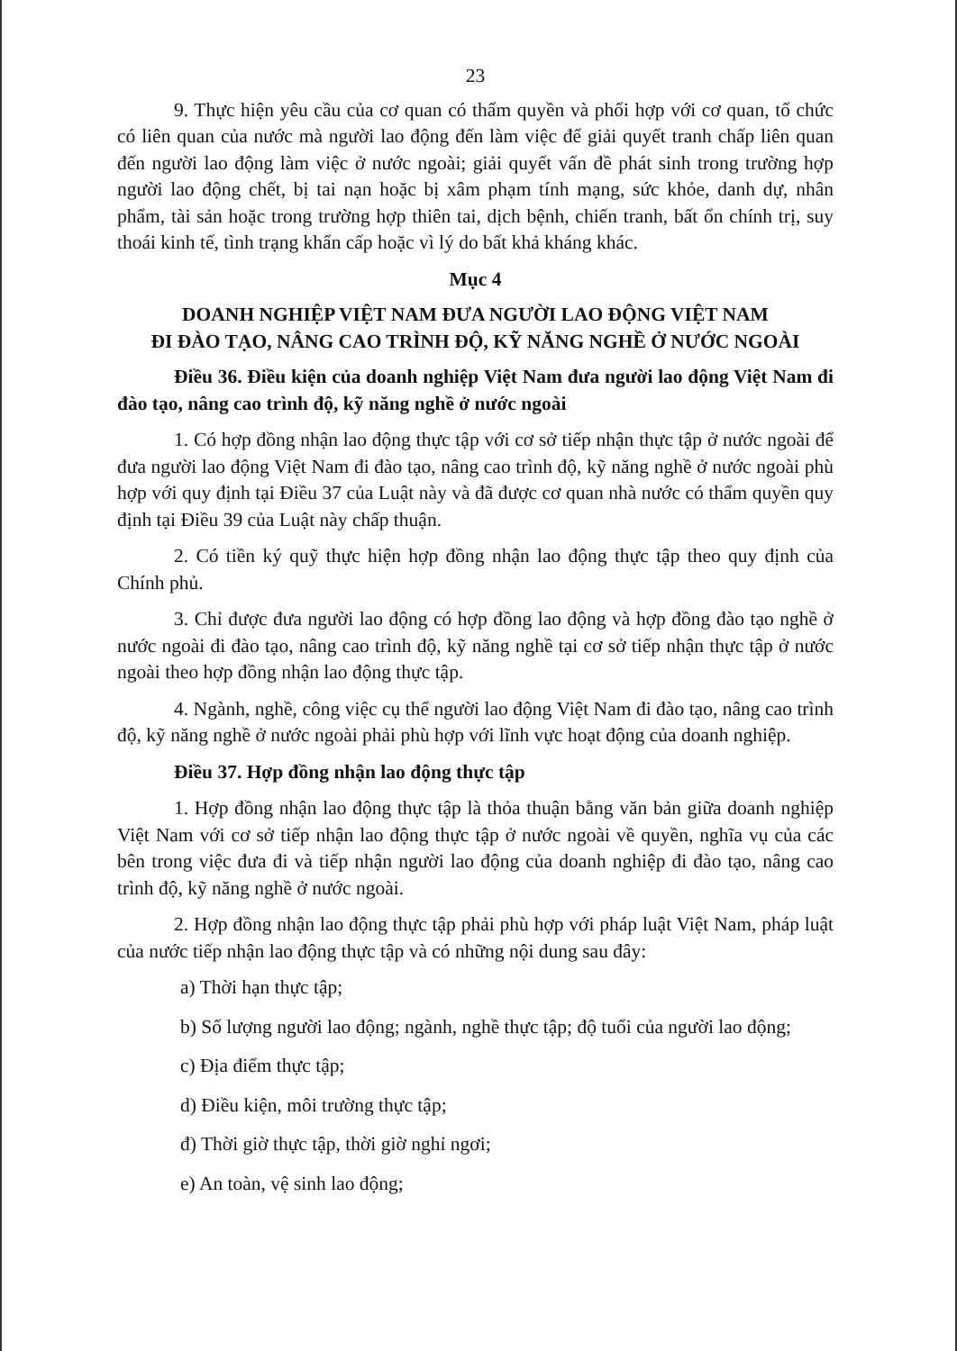23
9. Thực hiện yêu cầu của cơ quan có thẩm quyền và phối hợp với cơ quan, tổ chức có liên quan của nước mà người lao động đến làm việc để giải quyết tranh chấp liên quan đến người lao động làm việc ở nước ngoài; giải quyết vấn đề phát sinh trong trường hợp người lao động chết, bị tai nạn hoặc bị xâm phạm tính mạng, sức khỏe, danh dự, nhân phẩm, tài sản hoặc trong trường hợp thiên tai, dịch bệnh, chiến tranh, bất ổn chính trị, suy thoái kinh tế, tình trạng khẩn cấp hoặc vì lý do bất khả kháng khác.
Mục 4
DOANH NGHIỆP VIỆT NAM ĐƯA NGƯỜI LAO ĐỘNG VIỆT NAM
ĐI ĐÀO TẠO, NÂNG CAO TRÌNH ĐỘ, KỸ NĂNG NGHỀ Ở NƯỚC NGOÀI
Điều 36. Điều kiện của doanh nghiệp Việt Nam đưa người lao động Việt Nam đi đào tạo, nâng cao trình độ, kỹ năng nghề ở nước ngoài
1. Có hợp đồng nhận lao động thực tập với cơ sở tiếp nhận thực tập ở nước ngoài để đưa người lao động Việt Nam đi đào tạo, nâng cao trình độ, kỹ năng nghề ở nước ngoài phù hợp với quy định tại Điều 37 của Luật này và đã được cơ quan nhà nước có thẩm quyền quy định tại Điều 39 của Luật này chấp thuận.
2. Có tiền ký quỹ thực hiện hợp đồng nhận lao động thực tập theo quy định của Chính phủ.
3. Chỉ được đưa người lao động có hợp đồng lao động và hợp đồng đào tạo nghề ở nước ngoài đi đào tạo, nâng cao trình độ, kỹ năng nghề tại cơ sở tiếp nhận thực tập ở nước ngoài theo hợp đồng nhận lao động thực tập.
4. Ngành, nghề, công việc cụ thể người lao động Việt Nam đi đào tạo, nâng cao trình độ, kỹ năng nghề ở nước ngoài phải phù hợp với lĩnh vực hoạt động của doanh nghiệp.
Điều 37. Hợp đồng nhận lao động thực tập
1. Hợp đồng nhận lao động thực tập là thỏa thuận bằng văn bản giữa doanh nghiệp Việt Nam với cơ sở tiếp nhận lao động thực tập ở nước ngoài về quyền, nghĩa vụ của các bên trong việc đưa đi và tiếp nhận người lao động của doanh nghiệp đi đào tạo, nâng cao trình độ, kỹ năng nghề ở nước ngoài.
2. Hợp đồng nhận lao động thực tập phải phù hợp với pháp luật Việt Nam, pháp luật của nước tiếp nhận lao động thực tập và có những nội dung sau đây:
a) Thời hạn thực tập;
b) Số lượng người lao động; ngành, nghề thực tập; độ tuổi của người lao động;
c) Địa điểm thực tập;
d) Điều kiện, môi trường thực tập;
đ) Thời giờ thực tập, thời giờ nghỉ ngơi;
e) An toàn, vệ sinh lao động;